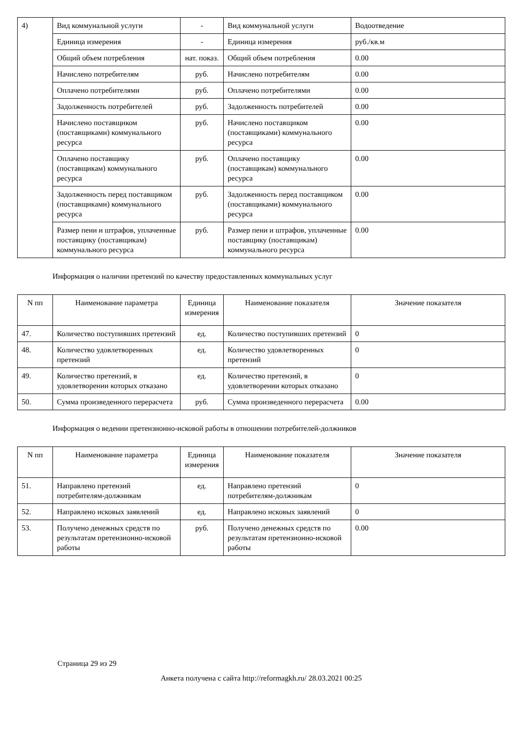| 4) | Вид коммунальной услуги | - | Вид коммунальной услуги | Водоотведение |
| | Единица измерения | - | Единица измерения | руб./кв.м |
| | Общий объем потребления | нат. показ. | Общий объем потребления | 0.00 |
| | Начислено потребителям | руб. | Начислено потребителям | 0.00 |
| | Оплачено потребителями | руб. | Оплачено потребителями | 0.00 |
| | Задолженность потребителей | руб. | Задолженность потребителей | 0.00 |
| | Начислено поставщиком (поставщиками) коммунального ресурса | руб. | Начислено поставщиком (поставщиками) коммунального ресурса | 0.00 |
| | Оплачено поставщику (поставщикам) коммунального ресурса | руб. | Оплачено поставщику (поставщикам) коммунального ресурса | 0.00 |
| | Задолженность перед поставщиком (поставщиками) коммунального ресурса | руб. | Задолженность перед поставщиком (поставщиками) коммунального ресурса | 0.00 |
| | Размер пени и штрафов, уплаченные поставщику (поставщикам) коммунального ресурса | руб. | Размер пени и штрафов, уплаченные поставщику (поставщикам) коммунального ресурса | 0.00 |
Информация о наличии претензий по качеству предоставленных коммунальных услуг
| N пп | Наименование параметра | Единица измерения | Наименование показателя | Значение показателя |
| --- | --- | --- | --- | --- |
| 47. | Количество поступивших претензий | ед. | Количество поступивших претензий | 0 |
| 48. | Количество удовлетворенных претензий | ед. | Количество удовлетворенных претензий | 0 |
| 49. | Количество претензий, в удовлетворении которых отказано | ед. | Количество претензий, в удовлетворении которых отказано | 0 |
| 50. | Сумма произведенного перерасчета | руб. | Сумма произведенного перерасчета | 0.00 |
Информация о ведении претензионно-исковой работы в отношении потребителей-должников
| N пп | Наименование параметра | Единица измерения | Наименование показателя | Значение показателя |
| --- | --- | --- | --- | --- |
| 51. | Направлено претензий потребителям-должникам | ед. | Направлено претензий потребителям-должникам | 0 |
| 52. | Направлено исковых заявлений | ед. | Направлено исковых заявлений | 0 |
| 53. | Получено денежных средств по результатам претензионно-исковой работы | руб. | Получено денежных средств по результатам претензионно-исковой работы | 0.00 |
Страница 29 из 29
Анкета получена с сайта http://reformagkh.ru/ 28.03.2021 00:25